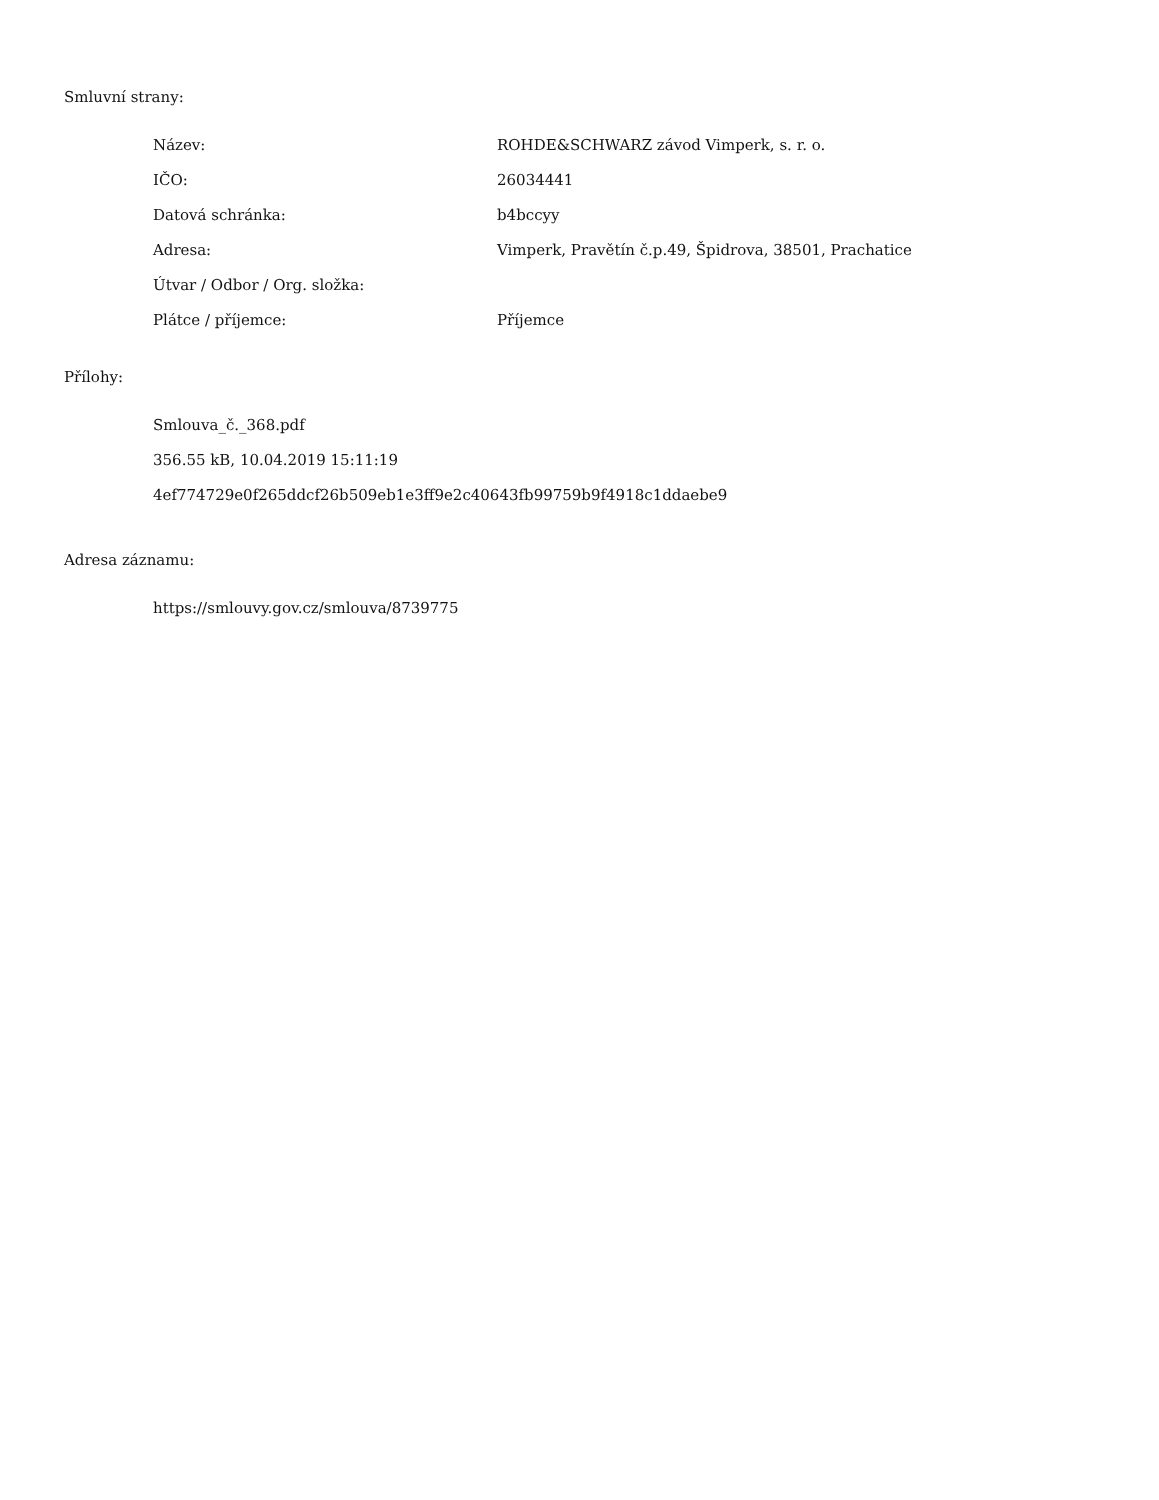Smluvní strany:
| Název: | ROHDE&SCHWARZ závod Vimperk, s. r. o. |
| IČO: | 26034441 |
| Datová schránka: | b4bccyy |
| Adresa: | Vimperk, Pravětín č.p.49, Špidrova, 38501, Prachatice |
| Útvar / Odbor / Org. složka: | |
| Plátce / příjemce: | Příjemce |
Přílohy:
Smlouva_č._368.pdf
356.55 kB, 10.04.2019 15:11:19
4ef774729e0f265ddcf26b509eb1e3ff9e2c40643fb99759b9f4918c1ddaebe9
Adresa záznamu:
https://smlouvy.gov.cz/smlouva/8739775